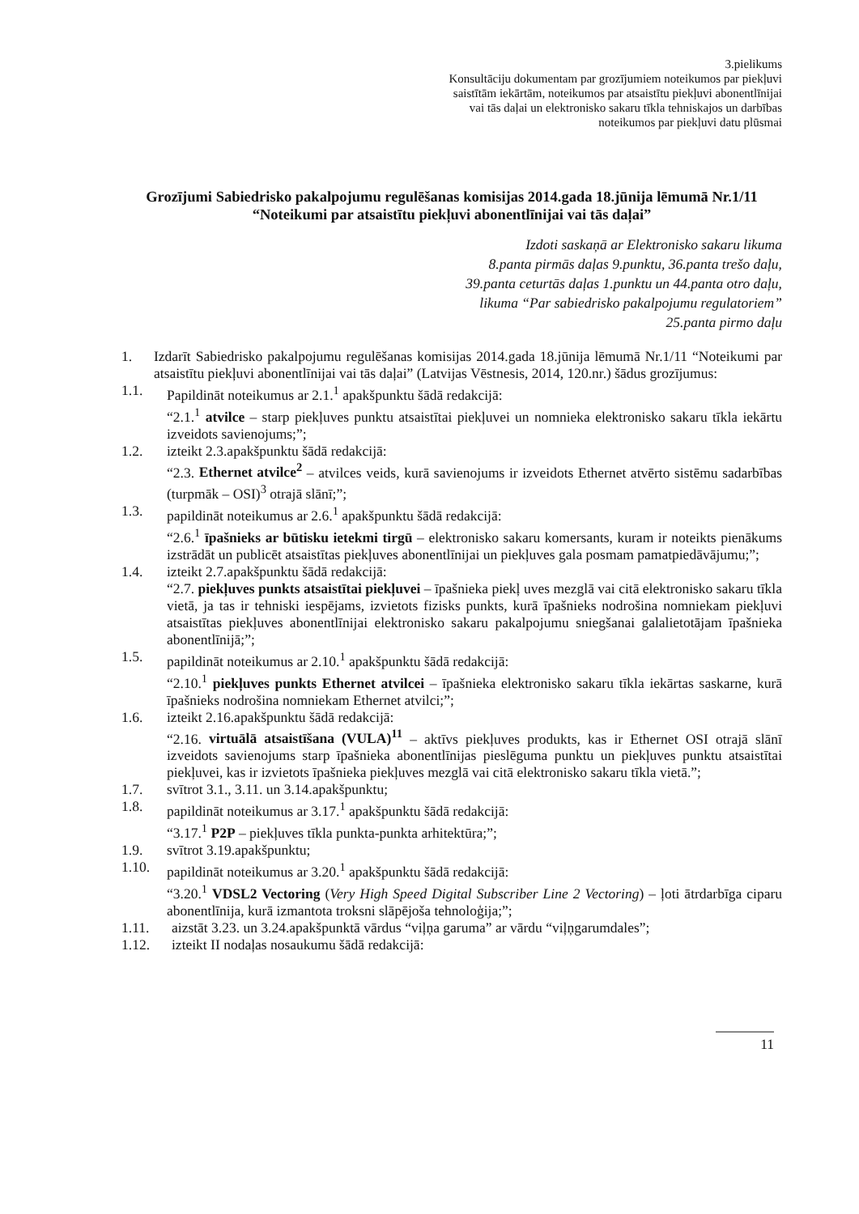3.pielikums
Konsultāciju dokumentam par grozījumiem noteikumos par piekļuvi
saistītām iekārtām, noteikumos par atsaistītu piekļuvi abonentlīnijai
vai tās daļai un elektronisko sakaru tīkla tehniskajos un darbības
noteikumos par piekļuvi datu plūsmai
Grozījumi Sabiedrisko pakalpojumu regulēšanas komisijas 2014.gada 18.jūnija lēmumā Nr.1/11 “Noteikumi par atsaistītu piekļuvi abonentlīnijai vai tās daļai”
Izdoti saskaņā ar Elektronisko sakaru likuma
8.panta pirmās daļas 9.punktu, 36.panta trešo daļu,
39.panta ceturtās daļas 1.punktu un 44.panta otro daļu,
likuma “Par sabiedrisko pakalpojumu regulatoriem”
25.panta pirmo daļu
1. Izdarīt Sabiedrisko pakalpojumu regulēšanas komisijas 2014.gada 18.jūnija lēmumā Nr.1/11 “Noteikumi par atsaistītu piekļuvi abonentlīnijai vai tās daļai” (Latvijas Vēstnesis, 2014, 120.nr.) šādus grozījumus:
1.1. Papildināt noteikumus ar 2.1.<sup>1</sup> apakšpunktu šādā redakcijā:
“2.1.<sup>1</sup> atvilce – starp piekļuves punktu atsaistītai piekļuvei un nomnieka elektronisko sakaru tīkla iekārtu izveidots savienojums;”;
1.2. izteikt 2.3.apakšpunktu šādā redakcijā:
“2.3. Ethernet atvilce<sup>2</sup> – atvilces veids, kurā savienojums ir izveidots Ethernet atvērto sistēmu sadarbības (turpmāk – OSI)<sup>3</sup> otrajā slānī;”;
1.3. papildināt noteikumus ar 2.6.<sup>1</sup> apakšpunktu šādā redakcijā:
“2.6.<sup>1</sup> īpašnieks ar būtisku ietekmi tirgū – elektronisko sakaru komersants, kuram ir noteikts pienākums izstrādāt un publicēt atsaistītas piekļuves abonentlīnijai un piekļuves gala posmam pamatpiedāvājumu;”;
1.4. izteikt 2.7.apakšpunktu šādā redakcijā:
“2.7. piekļuves punkts atsaistītai piekļuvei – īpašnieka piekļ uves mezglā vai citā elektronisko sakaru tīkla vietā, ja tas ir tehniski iespējams, izvietots fizisks punkts, kurā īpašnieks nodrošina nomniekam piekļuvi atsaistītas piekļuves abonentlīnijai elektronisko sakaru pakalpojumu sniegšanai galalietotājam īpašnieka abonentlīnijā;”;
1.5. papildināt noteikumus ar 2.10.<sup>1</sup> apakšpunktu šādā redakcijā:
“2.10.<sup>1</sup> piekļuves punkts Ethernet atvilcei – īpašnieka elektronisko sakaru tīkla iekārtas saskarne, kurā īpašnieks nodrošina nomniekam Ethernet atvilci;”;
1.6. izteikt 2.16.apakšpunktu šādā redakcijā:
“2.16. virtuālā atsaistīšana (VULA)<sup>11</sup> – aktīvs piekļuves produkts, kas ir Ethernet OSI otrajā slānī izveidots savienojums starp īpašnieka abonentlīnijas pieslēguma punktu un piekļuves punktu atsaistītai piekļuvei, kas ir izvietots īpašnieka piekļuves mezglā vai citā elektronisko sakaru tīkla vietā.”;
1.7. svītrot 3.1., 3.11. un 3.14.apakšpunktu;
1.8. papildināt noteikumus ar 3.17.<sup>1</sup> apakšpunktu šādā redakcijā:
“3.17.<sup>1</sup> P2P – piekļuves tīkla punkta-punkta arhitektūra;”;
1.9. svītrot 3.19.apakšpunktu;
1.10. papildināt noteikumus ar 3.20.<sup>1</sup> apakšpunktu šādā redakcijā:
“3.20.<sup>1</sup> VDSL2 Vectoring (Very High Speed Digital Subscriber Line 2 Vectoring) – ļoti ātrdarbīga ciparu abonentlīnija, kurā izmantota troksni slāpējoša tehnoloģija;”;
1.11. aizstāt 3.23. un 3.24.apakšpunktā vārdus “viļņa garuma” ar vārdu “viļņgarumdales”;
1.12. izteikt II nodaļas nosaukumu šādā redakcijā:
11